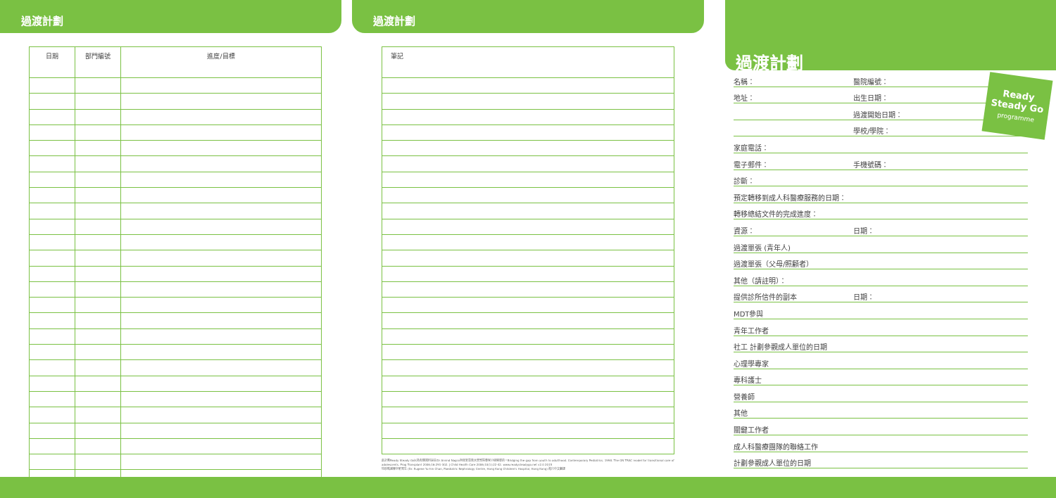過渡計劃
| 日期 | 部門編號 | 進度/目標 |
| --- | --- | --- |
過渡計劃
| 筆記 |
| --- |
此計劃Ready Steady Go以為有關資料是由Dr Arvind Nagra與南安普敦大學醫院專家小組開發的。Bridging the gap from youth to adulthood. Contemporary Pediatrics. 1998. The ON TRAC model for transitional care of adolescents. Prog Transplant 2006;16:291-302. J Child Health Care 2006;10(1):22-42. www.readysteadygo.net v2.0 2015
特別鳴謝陳宇軒醫生 (Dr. Eugene Yu-hin Chan, Paediatric Nephrology Centre, Hong Kong Children's Hospital, Hong Kong) 進行中文翻譯
過渡計劃
名稱： 醫院編號：
地址： 出生日期：
過渡開始日期：
學校/學院：
家庭電話：
電子郵件： 手機號碼：
診斷：
預定轉移到成人科醫療服務的日期：
轉移總結文件的完成進度：
資源： 日期：
過渡單張 (青年人)
過渡單張（父母/照顧者）
其他（請註明）：
提供診所信件的副本 日期：
MDT參與
青年工作者
社工 計劃參觀成人單位的日期
心理學專家
專科護士
營養師
其他
關鍵工作者
成人科醫療團隊的聯絡工作
計劃參觀成人單位的日期
Ready
Steady Go
programme